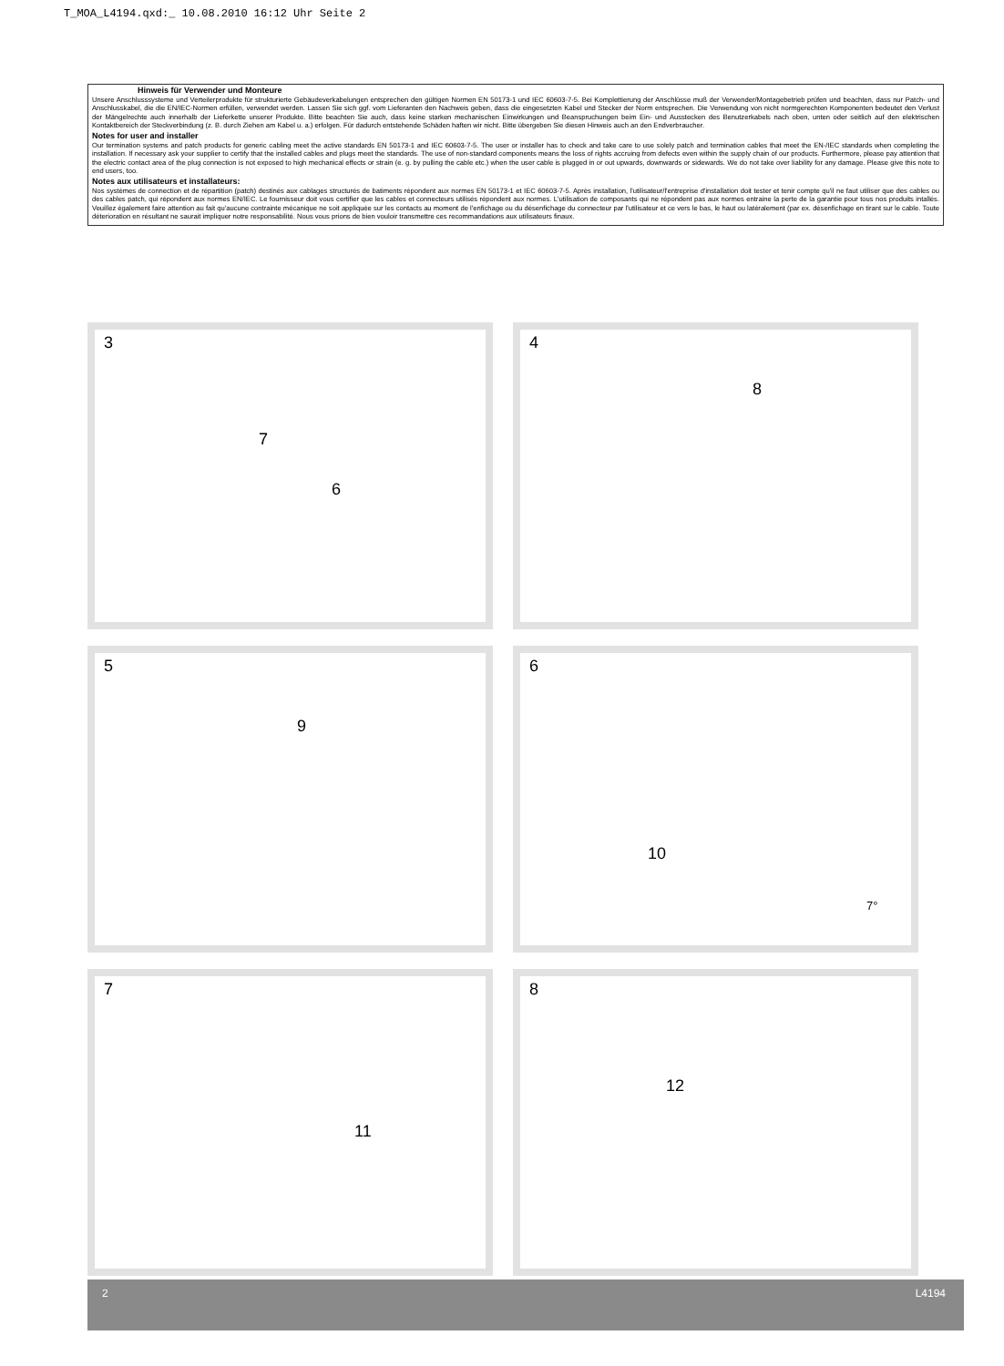T_MOA_L4194.qxd:_ 10.08.2010 16:12 Uhr Seite 2
Hinweis für Verwender und Monteure
Unsere Anschlusssysteme und Verteilerprodukte für strukturierte Gebäudeverkabelungen entsprechen den gültigen Normen EN 50173-1 und IEC 60603-7-5. Bei Komplettierung der Anschlüsse muß der Verwender/Montagebetrieb prüfen und beachten, dass nur Patch- und Anschlusskabel, die die EN/IEC-Normen erfüllen, verwendet werden. Lassen Sie sich ggf. vom Lieferanten den Nachweis geben, dass die eingesetzten Kabel und Stecker der Norm entsprechen. Die Verwendung von nicht normgerechten Komponenten bedeutet den Verlust der Mängelrechte auch innerhalb der Lieferkette unserer Produkte. Bitte beachten Sie auch, dass keine starken mechanischen Einwirkungen und Beanspruchungen beim Ein- und Ausstecken des Benutzerkabels nach oben, unten oder seitlich auf den elektrischen Kontaktbereich der Steckverbindung (z. B. durch Ziehen am Kabel u. a.) erfolgen. Für dadurch entstehende Schäden haften wir nicht. Bitte übergeben Sie diesen Hinweis auch an den Endverbraucher.
Notes for user and installer
Our termination systems and patch products for generic cabling meet the active standards EN 50173-1 and IEC 60603-7-5. The user or installer has to check and take care to use solely patch and termination cables that meet the EN-/IEC standards when completing the installation. If necessary ask your supplier to certify that the installed cables and plugs meet the standards. The use of non-standard components means the loss of rights accruing from defects even within the supply chain of our products. Furthermore, please pay attention that the electric contact area of the plug connection is not exposed to high mechanical effects or strain (e. g. by pulling the cable etc.) when the user cable is plugged in or out upwards, downwards or sidewards. We do not take over liability for any damage. Please give this note to end users, too.
Notes aux utilisateurs et installateurs:
Nos systèmes de connection et de répartition (patch) destinés aux cablages structurés de batiments répondent aux normes EN 50173-1 et IEC 60603-7-5. Après installation, l'utilisateur/l'entreprise d'installation doit tester et tenir compte qu'il ne faut utiliser que des cables ou des cables patch, qui répondent aux normes EN/IEC. Le fournisseur doit vous certifier que les cables et connecteurs utilisés répondent aux normes. L'utilisation de composants qui ne répondent pas aux normes entraine la perte de la garantie pour tous nos produits intallés. Veuillez également faire attention au fait qu'aucune contrainte mécanique ne soit appliquée sur les contacts au moment de l'enfichage ou du désenfichage du connecteur par l'utilisateur et ce vers le bas, le haut ou latéralement (par ex. désenfichage en tirant sur le cable. Toute déterioration en résultant ne saurait impliquer notre responsabilité. Nous vous prions de bien vouloir transmettre ces recommandations aux utilisateurs finaux.
3
7
6
4
8
5
9
6
10
7°
7
11
8
12
2 L4194